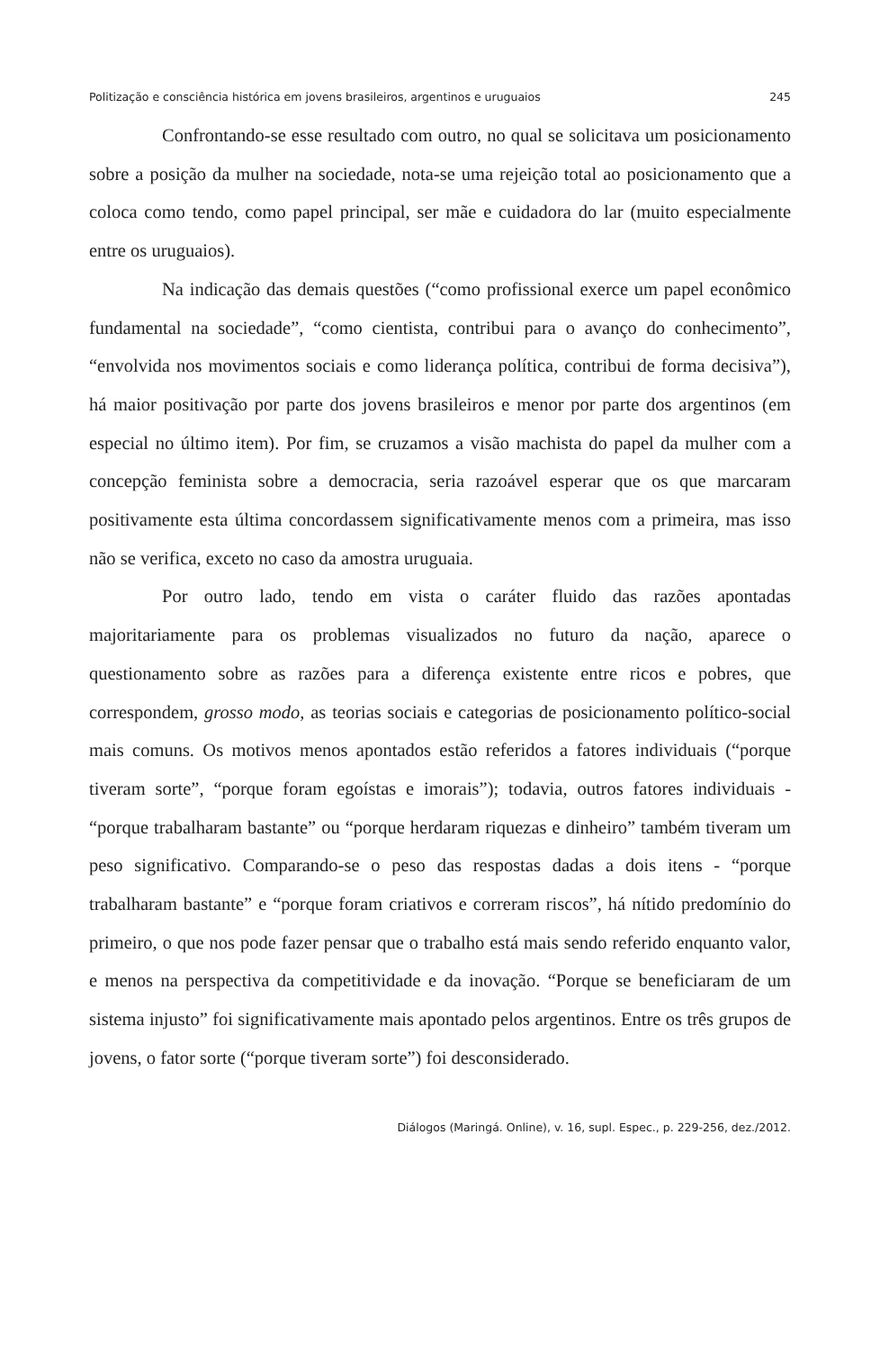Politização e consciência histórica em jovens brasileiros, argentinos e uruguaios 245
Confrontando-se esse resultado com outro, no qual se solicitava um posicionamento sobre a posição da mulher na sociedade, nota-se uma rejeição total ao posicionamento que a coloca como tendo, como papel principal, ser mãe e cuidadora do lar (muito especialmente entre os uruguaios).
Na indicação das demais questões (“como profissional exerce um papel econômico fundamental na sociedade”, “como cientista, contribui para o avanço do conhecimento”, “envolvida nos movimentos sociais e como liderança política, contribui de forma decisiva”), há maior positivação por parte dos jovens brasileiros e menor por parte dos argentinos (em especial no último item). Por fim, se cruzamos a visão machista do papel da mulher com a concepção feminista sobre a democracia, seria razoável esperar que os que marcaram positivamente esta última concordassem significativamente menos com a primeira, mas isso não se verifica, exceto no caso da amostra uruguaia.
Por outro lado, tendo em vista o caráter fluido das razões apontadas majoritariamente para os problemas visualizados no futuro da nação, aparece o questionamento sobre as razões para a diferença existente entre ricos e pobres, que correspondem, grosso modo, as teorias sociais e categorias de posicionamento político-social mais comuns. Os motivos menos apontados estão referidos a fatores individuais (“porque tiveram sorte”, “porque foram egoístas e imorais”); todavia, outros fatores individuais - “porque trabalharam bastante” ou “porque herdaram riquezas e dinheiro” também tiveram um peso significativo. Comparando-se o peso das respostas dadas a dois itens - “porque trabalharam bastante” e “porque foram criativos e correram riscos”, há nítido predomínio do primeiro, o que nos pode fazer pensar que o trabalho está mais sendo referido enquanto valor, e menos na perspectiva da competitividade e da inovação. “Porque se beneficiaram de um sistema injusto” foi significativamente mais apontado pelos argentinos. Entre os três grupos de jovens, o fator sorte (“porque tiveram sorte”) foi desconsiderado.
Diálogos (Maringá. Online), v. 16, supl. Espec., p. 229-256, dez./2012.